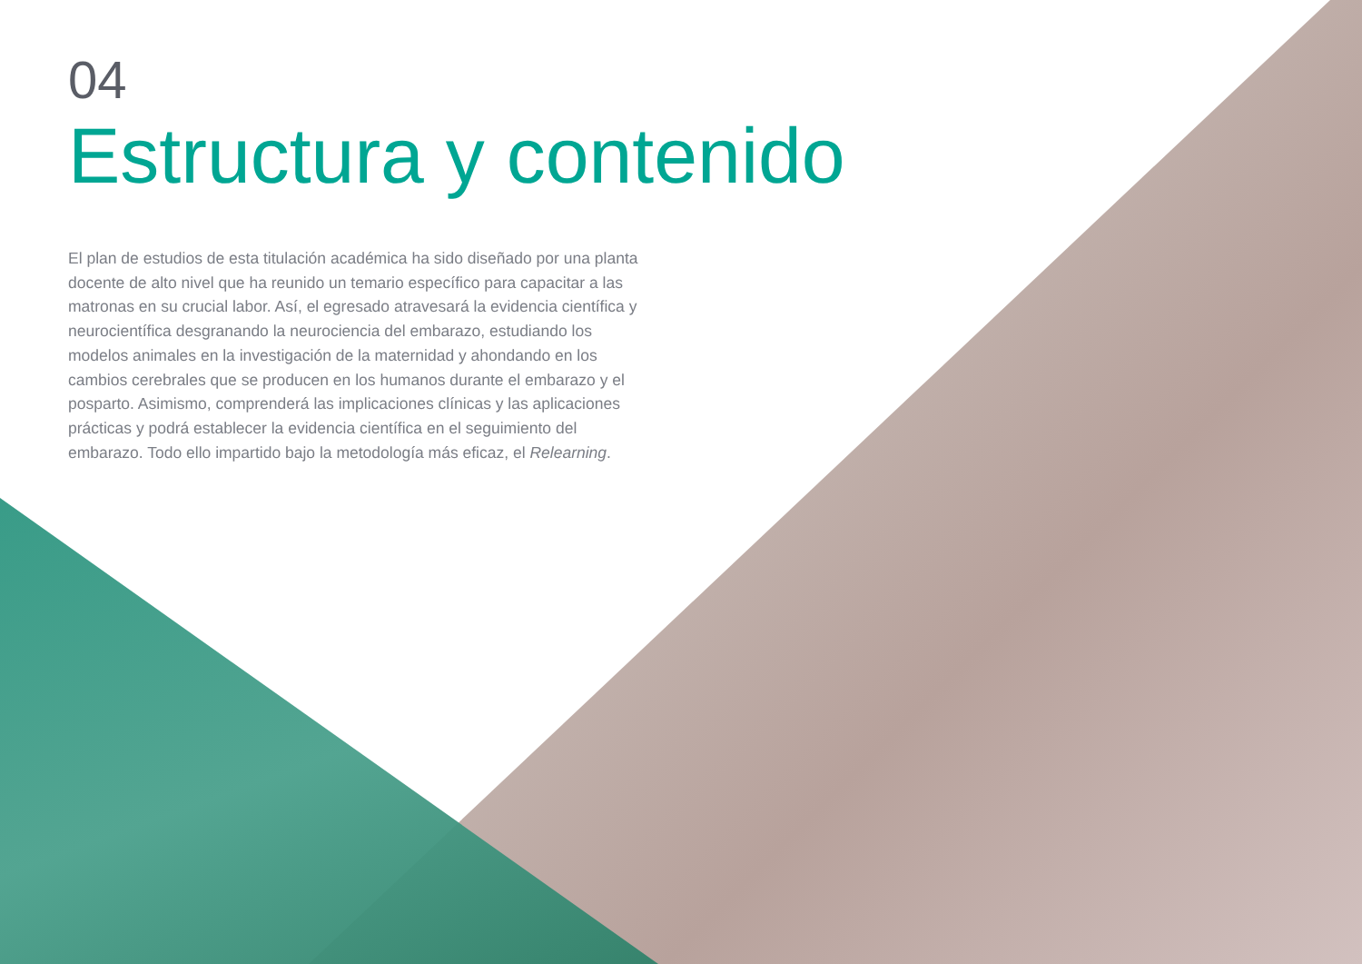04
Estructura y contenido
El plan de estudios de esta titulación académica ha sido diseñado por una planta docente de alto nivel que ha reunido un temario específico para capacitar a las matronas en su crucial labor. Así, el egresado atravesará la evidencia científica y neurocientífica desgranando la neurociencia del embarazo, estudiando los modelos animales en la investigación de la maternidad y ahondando en los cambios cerebrales que se producen en los humanos durante el embarazo y el posparto. Asimismo, comprenderá las implicaciones clínicas y las aplicaciones prácticas y podrá establecer la evidencia científica en el seguimiento del embarazo. Todo ello impartido bajo la metodología más eficaz, el Relearning.